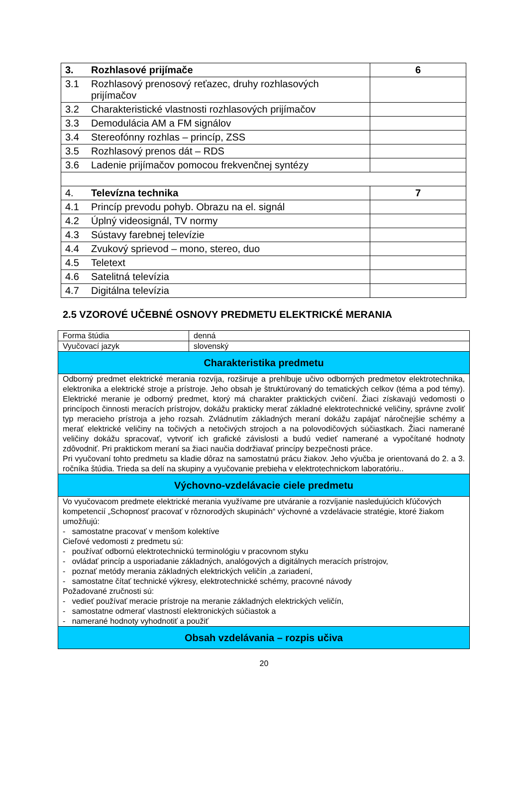| 3. | Rozhlasové prijímače | 6 |
| 3.1 | Rozhlasový prenosový reťazec, druhy rozhlasových prijímačov | |
| 3.2 | Charakteristické vlastnosti rozhlasových prijímačov | |
| 3.3 | Demodulácia AM a FM signálov | |
| 3.4 | Stereofónny rozhlas – princíp, ZSS | |
| 3.5 | Rozhlasový prenos dát – RDS | |
| 3.6 | Ladenie prijímačov pomocou frekvenčnej syntézy | |
| 4. | Televízna technika | 7 |
| 4.1 | Princíp prevodu pohyb. Obrazu na el. signál | |
| 4.2 | Úplný videosignál, TV normy | |
| 4.3 | Sústavy farebnej televízie | |
| 4.4 | Zvukový sprievod – mono, stereo, duo | |
| 4.5 | Teletext | |
| 4.6 | Satelitná televízia | |
| 4.7 | Digitálna televízia | |
2.5 VZOROVÉ UČEBNÉ OSNOVY PREDMETU ELEKTRICKÉ MERANIA
| Forma štúdia | denná |
| Vyučovací jazyk | slovenský |
| Charakteristika predmetu | |
| Odborný predmet elektrické merania rozvíja, rozširuje a prehlbuje učivo odborných predmetov elektrotechnika, elektronika a elektrické stroje a prístroje. Jeho obsah je štruktúrovaný do tematických celkov (téma a pod témy). Elektrické meranie je odborný predmet, ktorý má charakter praktických cvičení. Žiaci získavajú vedomosti o princípoch činnosti meracích prístrojov, dokážu prakticky merať základné elektrotechnické veličiny, správne zvoliť typ meracieho prístroja a jeho rozsah. Zvládnutím základných meraní dokážu zapájať náročnejšie schémy a merať elektrické veličiny na točivých a netočivých strojoch a na polovodičových súčiastkach. Žiaci namerané veličiny dokážu spracovať, vytvoriť ich grafické závislosti a budú vedieť namerané a vypočítané hodnoty zdôvodniť. Pri praktickom meraní sa žiaci naučia dodržiavať princípy bezpečnosti práce. Pri vyučovaní tohto predmetu sa kladie dôraz na samostatnú prácu žiakov. Jeho výučba je orientovaná do 2. a 3. ročníka štúdia. Trieda sa delí na skupiny a vyučovanie prebieha v elektrotechnickom laboratóriu.. | |
| Výchovno-vzdelávacie ciele predmetu | |
| Vo vyučovacom predmete elektrické merania využívame pre utváranie a rozvíjanie nasledujúcich kľúčových kompetencií „Schopnosť pracovať v rôznorodých skupinách“ výchovné a vzdelávacie stratégie, ktoré žiakom umožňujú: - samostatne pracovať v menšom kolektíve Cieľové vedomosti z predmetu sú: - používať odbornú elektrotechnickú terminológiu v pracovnom styku - ovládať princíp a usporiadanie základných, analógových a digitálnych meracích prístrojov, - poznať metódy merania základných elektrických veličín ,a zariadení, - samostatne čítať technické výkresy, elektrotechnické schémy, pracovné návody Požadované zručnosti sú: - vedieť používať meracie prístroje na meranie základných elektrických veličín, - samostatne odmerať vlastností elektronických súčiastok a - namerané hodnoty vyhodnotiť a použiť | |
| Obsah vzdelávania – rozpis učiva | |
20